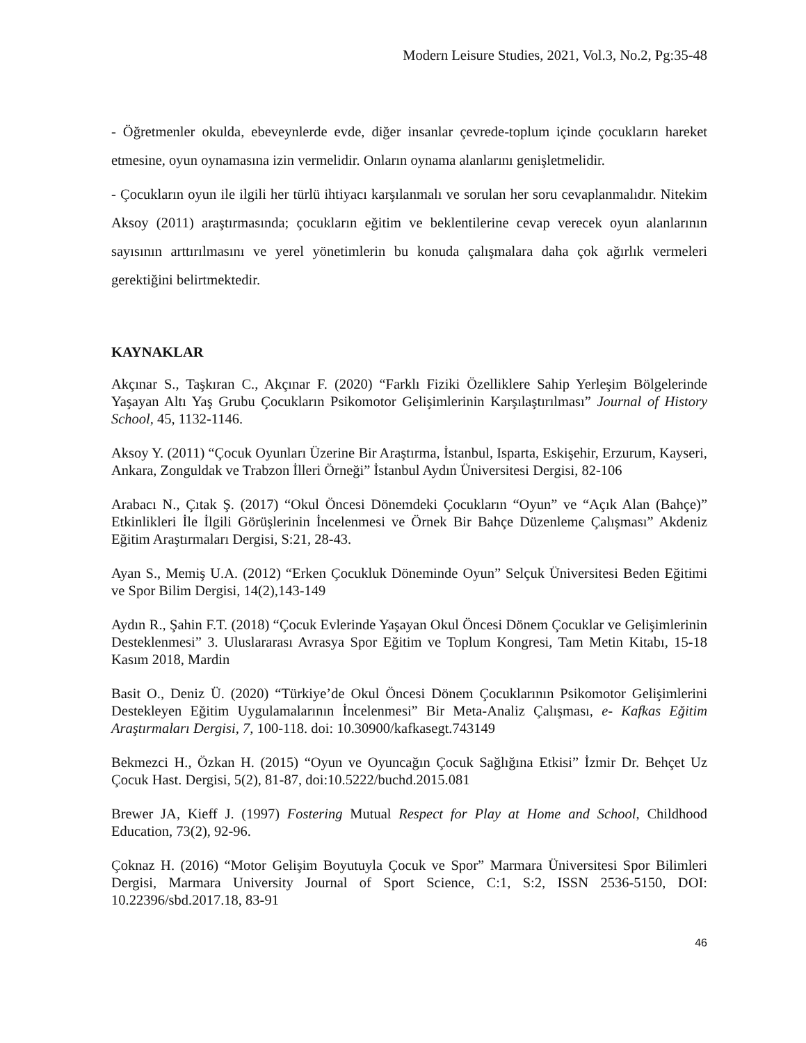Modern Leisure Studies, 2021, Vol.3, No.2, Pg:35-48
- Öğretmenler okulda, ebeveynlerde evde, diğer insanlar çevrede-toplum içinde çocukların hareket etmesine, oyun oynamasına izin vermelidir. Onların oynama alanlarını genişletmelidir.
- Çocukların oyun ile ilgili her türlü ihtiyacı karşılanmalı ve sorulan her soru cevaplanmalıdır. Nitekim Aksoy (2011) araştırmasında; çocukların eğitim ve beklentilerine cevap verecek oyun alanlarının sayısının arttırılmasını ve yerel yönetimlerin bu konuda çalışmalara daha çok ağırlık vermeleri gerektiğini belirtmektedir.
KAYNAKLAR
Akçınar S., Taşkıran C., Akçınar F. (2020) “Farklı Fiziki Özelliklere Sahip Yerleşim Bölgelerinde Yaşayan Altı Yaş Grubu Çocukların Psikomotor Gelişimlerinin Karşılaştırılması” Journal of History School, 45, 1132-1146.
Aksoy Y. (2011) “Çocuk Oyunları Üzerine Bir Araştırma, İstanbul, Isparta, Eskişehir, Erzurum, Kayseri, Ankara, Zonguldak ve Trabzon İlleri Örneği” İstanbul Aydın Üniversitesi Dergisi, 82-106
Arabacı N., Çıtak Ş. (2017) “Okul Öncesi Dönemdeki Çocukların “Oyun” ve “Açık Alan (Bahçe)” Etkinlikleri İle İlgili Görüşlerinin İncelenmesi ve Örnek Bir Bahçe Düzenleme Çalışması” Akdeniz Eğitim Araştırmaları Dergisi, S:21, 28-43.
Ayan S., Memiş U.A. (2012) “Erken Çocukluk Döneminde Oyun” Selçuk Üniversitesi Beden Eğitimi ve Spor Bilim Dergisi, 14(2),143-149
Aydın R., Şahin F.T. (2018) “Çocuk Evlerinde Yaşayan Okul Öncesi Dönem Çocuklar ve Gelişimlerinin Desteklenmesi” 3. Uluslararası Avrasya Spor Eğitim ve Toplum Kongresi, Tam Metin Kitabı, 15-18 Kasım 2018, Mardin
Basit O., Deniz Ü. (2020) “Türkiye’de Okul Öncesi Dönem Çocuklarının Psikomotor Gelişimlerini Destekleyen Eğitim Uygulamalarının İncelenmesi” Bir Meta-Analiz Çalışması, e- Kafkas Eğitim Araştırmaları Dergisi, 7, 100-118. doi: 10.30900/kafkasegt.743149
Bekmezci H., Özkan H. (2015) “Oyun ve Oyuncağın Çocuk Sağlığına Etkisi” İzmir Dr. Behçet Uz Çocuk Hast. Dergisi, 5(2), 81-87, doi:10.5222/buchd.2015.081
Brewer JA, Kieff J. (1997) Fostering Mutual Respect for Play at Home and School, Childhood Education, 73(2), 92-96.
Çoknaz H. (2016) “Motor Gelişim Boyutuyla Çocuk ve Spor” Marmara Üniversitesi Spor Bilimleri Dergisi, Marmara University Journal of Sport Science, C:1, S:2, ISSN 2536-5150, DOI: 10.22396/sbd.2017.18, 83-91
46